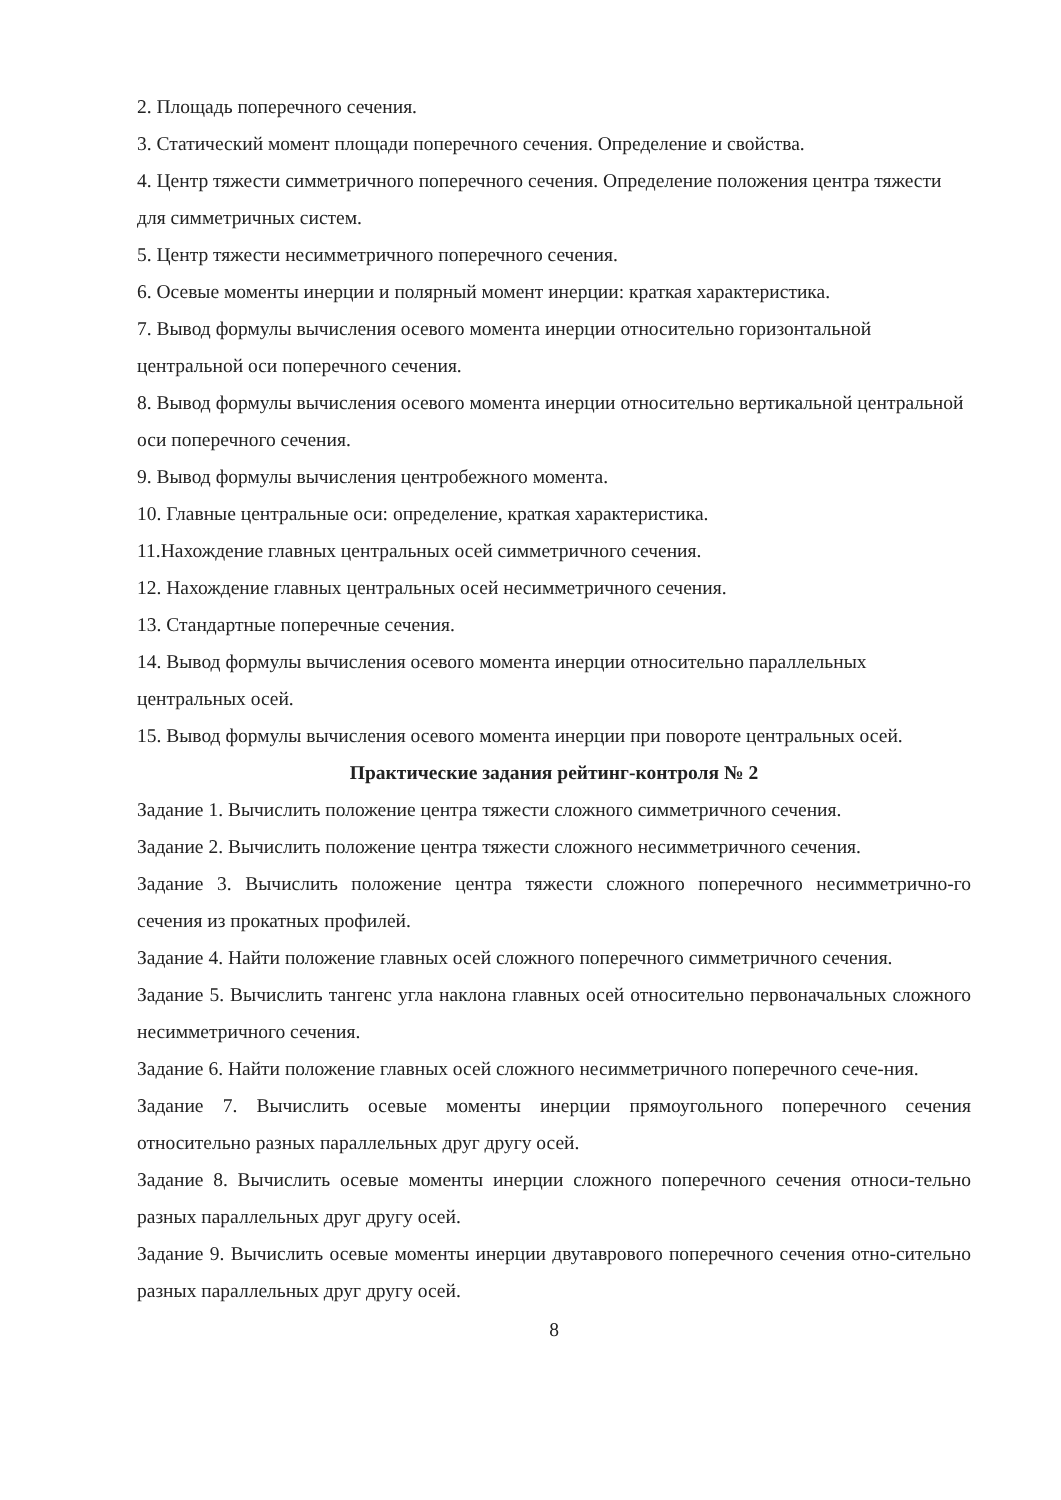2. Площадь поперечного сечения.
3. Статический момент площади поперечного сечения. Определение и свойства.
4. Центр тяжести симметричного поперечного сечения. Определение положения центра тяжести для симметричных систем.
5. Центр тяжести несимметричного поперечного сечения.
6. Осевые моменты инерции и полярный момент инерции: краткая характеристика.
7. Вывод формулы вычисления осевого момента инерции относительно горизонтальной центральной оси поперечного сечения.
8. Вывод формулы вычисления осевого момента инерции относительно вертикальной центральной оси поперечного сечения.
9. Вывод формулы вычисления центробежного момента.
10. Главные центральные оси: определение, краткая характеристика.
11.Нахождение главных центральных осей симметричного сечения.
12. Нахождение главных центральных осей несимметричного сечения.
13. Стандартные поперечные сечения.
14. Вывод формулы вычисления осевого момента инерции относительно параллельных центральных осей.
15. Вывод формулы вычисления осевого момента инерции при повороте центральных осей.
Практические задания рейтинг-контроля № 2
Задание 1. Вычислить положение центра тяжести сложного симметричного сечения.
Задание 2. Вычислить положение центра тяжести сложного несимметричного сечения.
Задание 3. Вычислить положение центра тяжести сложного поперечного несимметрично-го сечения из прокатных профилей.
Задание 4. Найти положение главных осей сложного поперечного симметричного сечения.
Задание 5. Вычислить тангенс угла наклона главных осей относительно первоначальных сложного несимметричного сечения.
Задание 6. Найти положение главных осей сложного несимметричного поперечного сече-ния.
Задание 7. Вычислить осевые моменты инерции прямоугольного поперечного сечения относительно разных параллельных друг другу осей.
Задание 8. Вычислить осевые моменты инерции сложного поперечного сечения относи-тельно разных параллельных друг другу осей.
Задание 9. Вычислить осевые моменты инерции двутаврового поперечного сечения отно-сительно разных параллельных друг другу осей.
8